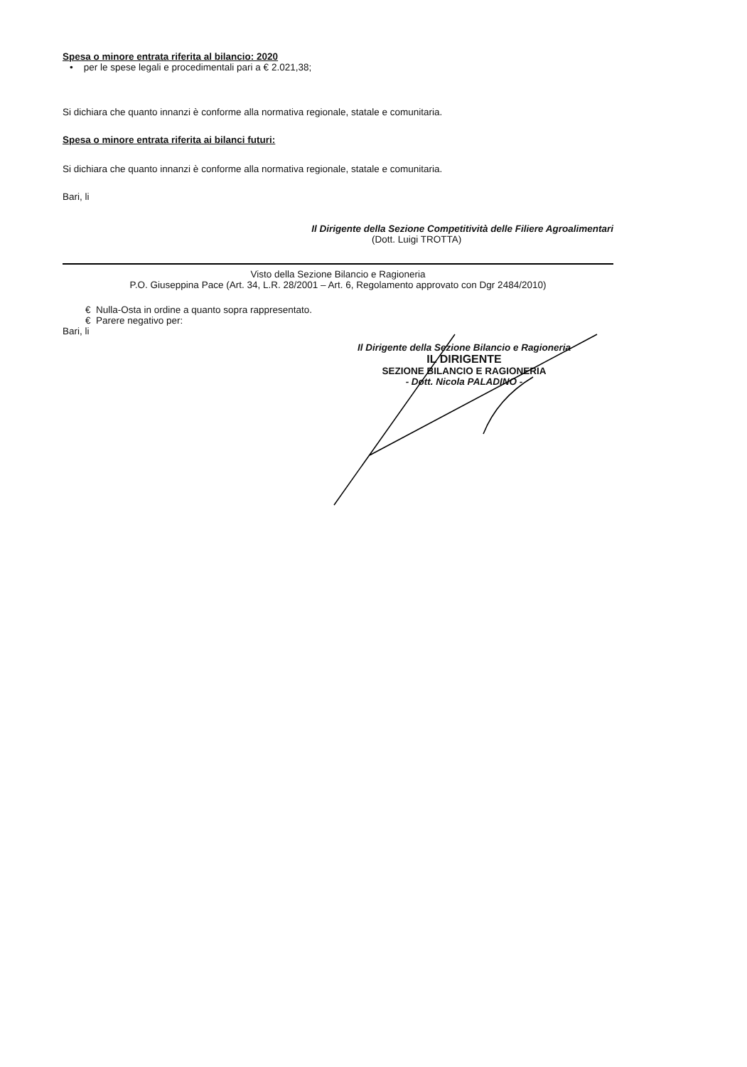Spesa o minore entrata riferita al bilancio: 2020
• per le spese legali e procedimentali pari a € 2.021,38;
Si dichiara che quanto innanzi è conforme alla normativa regionale, statale e comunitaria.
Spesa o minore entrata riferita ai bilanci futuri:
Si dichiara che quanto innanzi è conforme alla normativa regionale, statale e comunitaria.
Bari, li
Il Dirigente della Sezione Competitività delle Filiere Agroalimentari
(Dott. Luigi TROTTA)
Visto della Sezione Bilancio e Ragioneria
P.O. Giuseppina Pace (Art. 34, L.R. 28/2001 – Art. 6, Regolamento approvato con Dgr 2484/2010)
€ Nulla-Osta in ordine a quanto sopra rappresentato.
€ Parere negativo per:
Bari, li
Il Dirigente della Sezione Bilancio e Ragioneria
IL DIRIGENTE
SEZIONE BILANCIO E RAGIONERIA
- Dott. Nicola PALADINO -